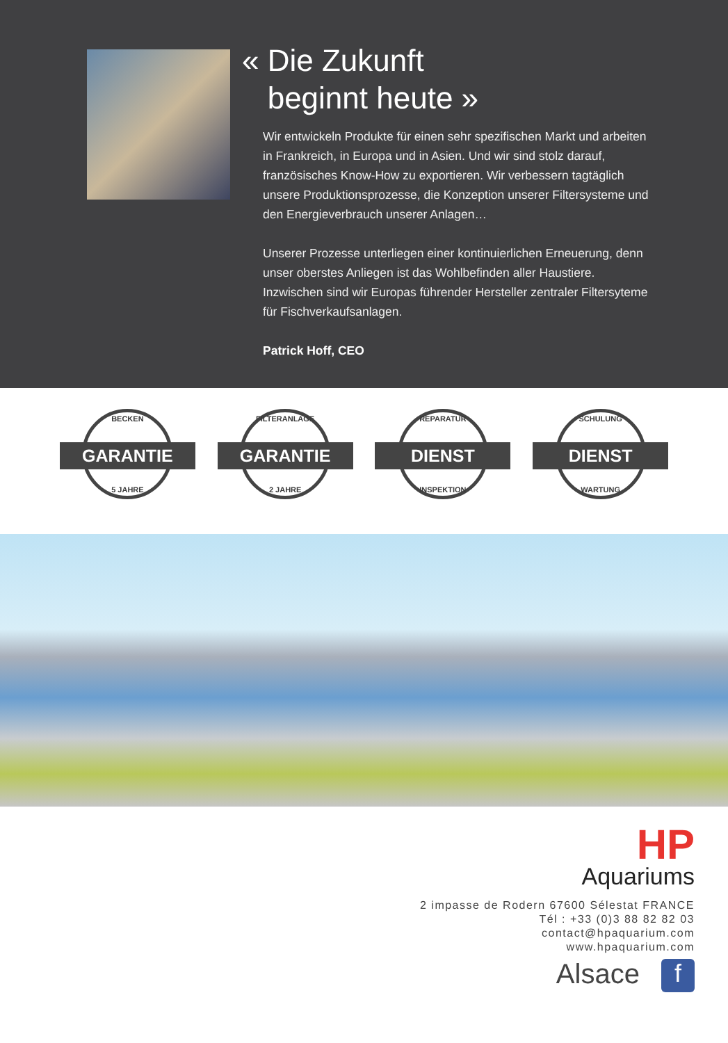« Die Zukunft
beginnt heute »
Wir entwickeln Produkte für einen sehr spezifischen Markt und arbeiten in Frankreich, in Europa und in Asien. Und wir sind stolz darauf, französisches Know-How zu exportieren. Wir verbessern tagtäglich unsere Produktionsprozesse, die Konzeption unserer Filtersysteme und den Energieverbrauch unserer Anlagen…
Unserer Prozesse unterliegen einer kontinuierlichen Erneuerung, denn unser oberstes Anliegen ist das Wohlbefinden aller Haustiere. Inzwischen sind wir Europas führender Hersteller zentraler Filtersyteme für Fischverkaufsanlagen.
Patrick Hoff, CEO
BECKEN
GARANTIE
5 JAHRE
FILTERANLAGE
GARANTIE
2 JAHRE
REPARATUR
DIENST
INSPEKTION
SCHULUNG
DIENST
WARTUNG
HP
Aquariums
2 impasse de Rodern 67600 Sélestat FRANCE
Tél : +33 (0)3 88 82 82 03
contact@hpaquarium.com
www.hpaquarium.com
Alsace f